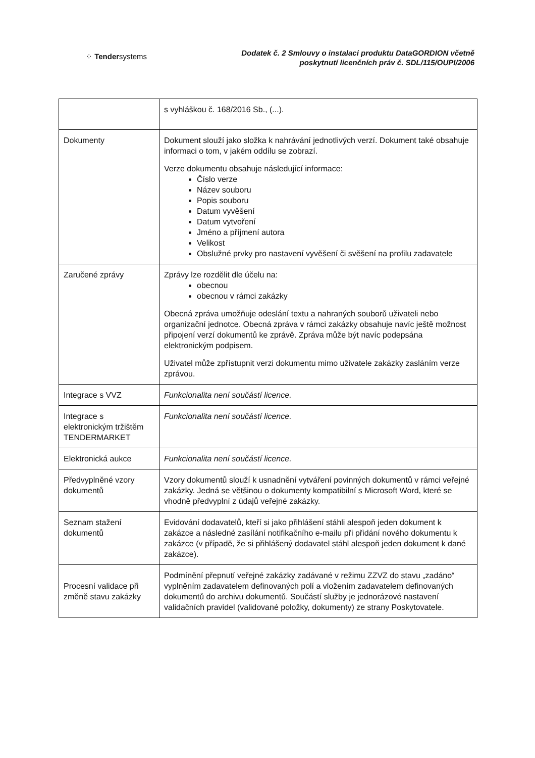⁘ Tendersystems
Dodatek č. 2 Smlouvy o instalaci produktu DataGORDION včetně
poskytnutí licenčních práv č. SDL/115/OUPI/2006
| | s vyhláškou č. 168/2016 Sb., (...). |
| Dokumenty | Dokument slouží jako složka k nahrávání jednotlivých verzí. Dokument také obsahuje informaci o tom, v jakém oddílu se zobrazí. Verze dokumentu obsahuje následující informace: Číslo verze Název souboru Popis souboru Datum vyvěšení Datum vytvoření Jméno a příjmení autora Velikost Obslužné prvky pro nastavení vyvěšení či svěšení na profilu zadavatele |
| Zaručené zprávy | Zprávy lze rozdělit dle účelu na: obecnou obecnou v rámci zakázky Obecná zpráva umožňuje odeslání textu a nahraných souborů uživateli nebo organizační jednotce. Obecná zpráva v rámci zakázky obsahuje navíc ještě možnost připojení verzí dokumentů ke zprávě. Zpráva může být navíc podepsána elektronickým podpisem. Uživatel může zpřístupnit verzi dokumentu mimo uživatele zakázky zasláním verze zprávou. |
| Integrace s VVZ | Funkcionalita není součástí licence. |
| Integrace s elektronickým tržištěm TENDERMARKET | Funkcionalita není součástí licence. |
| Elektronická aukce | Funkcionalita není součástí licence. |
| Předvyplněné vzory dokumentů | Vzory dokumentů slouží k usnadnění vytváření povinných dokumentů v rámci veřejné zakázky. Jedná se většinou o dokumenty kompatibilní s Microsoft Word, které se vhodně předvyplní z údajů veřejné zakázky. |
| Seznam stažení dokumentů | Evidování dodavatelů, kteří si jako přihlášení stáhli alespoň jeden dokument k zakázce a následné zasílání notifikačního e-mailu při přidání nového dokumentu k zakázce (v případě, že si přihlášený dodavatel stáhl alespoň jeden dokument k dané zakázce). |
| Procesní validace při změně stavu zakázky | Podmínění přepnutí veřejné zakázky zadávané v režimu ZZVZ do stavu „zadáno“ vyplněním zadavatelem definovaných polí a vložením zadavatelem definovaných dokumentů do archivu dokumentů. Součástí služby je jednorázové nastavení validačních pravidel (validované položky, dokumenty) ze strany Poskytovatele. |